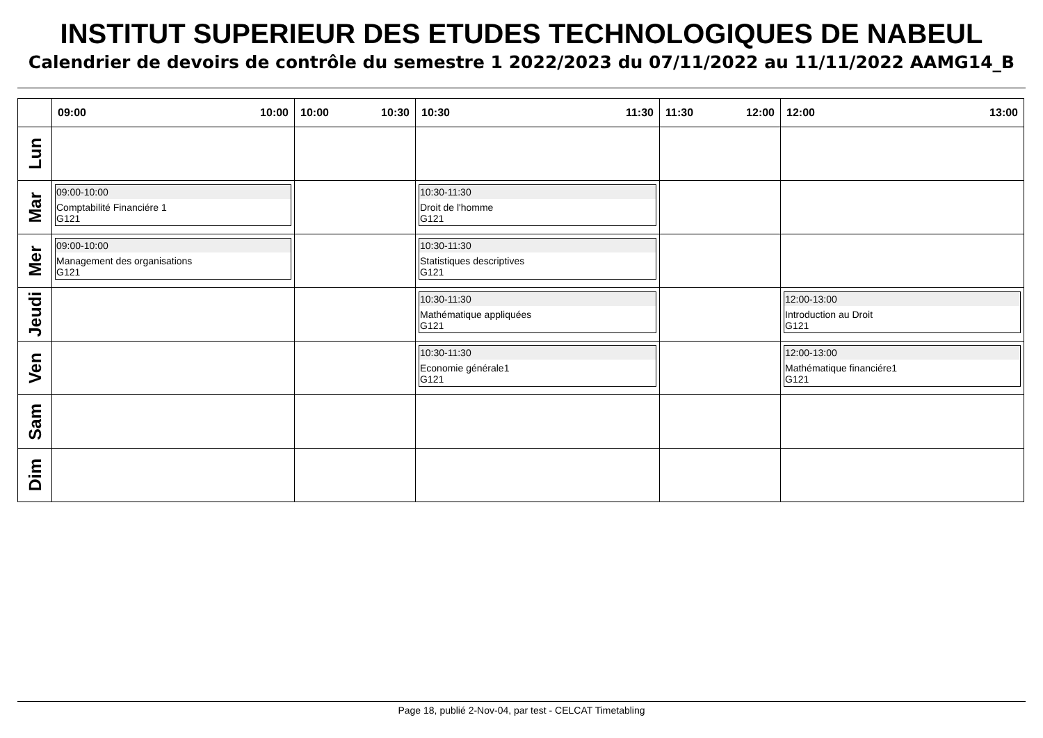INSTITUT SUPERIEUR DES ETUDES TECHNOLOGIQUES DE NABEUL
Calendrier de devoirs de contrôle du semestre 1 2022/2023 du 07/11/2022 au 11/11/2022 AAMG14_B
| | 09:00 10:00 | 10:00 10:30 | 10:30 11:30 | 11:30 12:00 | 12:00 13:00 |
| --- | --- | --- | --- | --- | --- |
| Lun | | | | | |
| Mar | 09:00-10:00 Comptabilité Financiére 1 G121 | | 10:30-11:30 Droit de l'homme G121 | | |
| Mer | 09:00-10:00 Management des organisations G121 | | 10:30-11:30 Statistiques descriptives G121 | | |
| Jeudi | | | 10:30-11:30 Mathématique appliquées G121 | | 12:00-13:00 Introduction au Droit G121 |
| Ven | | | 10:30-11:30 Economie générale1 G121 | | 12:00-13:00 Mathématique financiére1 G121 |
| Sam | | | | | |
| Dim | | | | | |
Page 18, publié 2-Nov-04, par test - CELCAT Timetabling